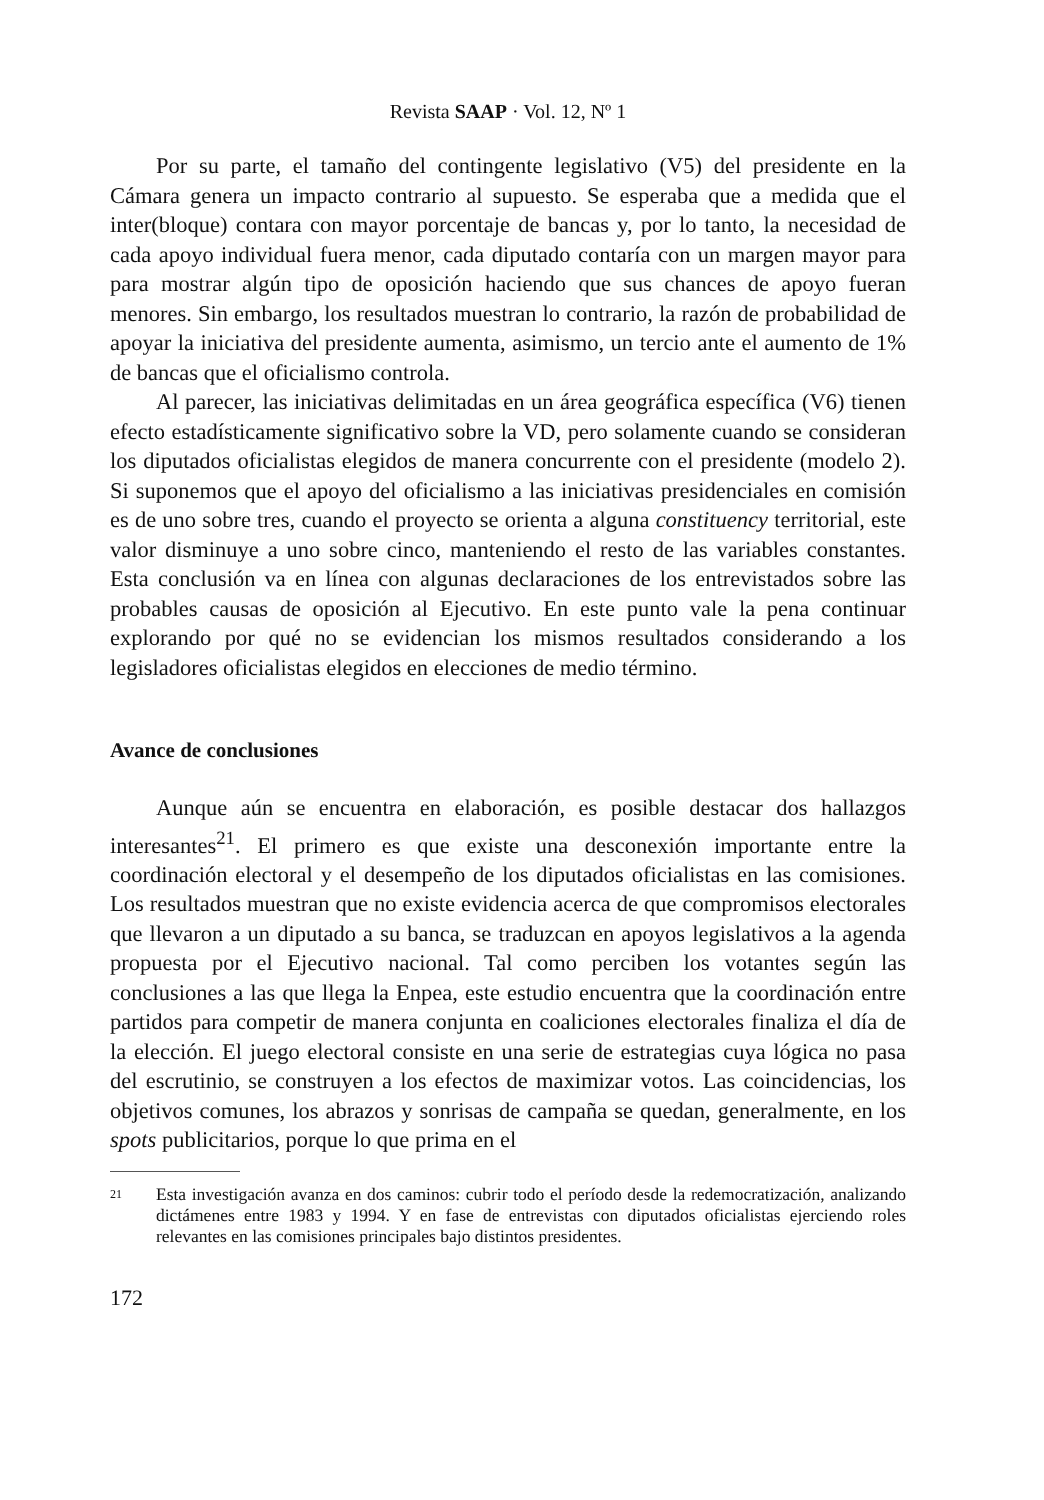Revista SAAP · Vol. 12, Nº 1
Por su parte, el tamaño del contingente legislativo (V5) del presidente en la Cámara genera un impacto contrario al supuesto. Se esperaba que a medida que el inter(bloque) contara con mayor porcentaje de bancas y, por lo tanto, la necesidad de cada apoyo individual fuera menor, cada diputado contaría con un margen mayor para para mostrar algún tipo de oposición haciendo que sus chances de apoyo fueran menores. Sin embargo, los resultados muestran lo contrario, la razón de probabilidad de apoyar la iniciativa del presidente aumenta, asimismo, un tercio ante el aumento de 1% de bancas que el oficialismo controla.
Al parecer, las iniciativas delimitadas en un área geográfica específica (V6) tienen efecto estadísticamente significativo sobre la VD, pero solamente cuando se consideran los diputados oficialistas elegidos de manera concurrente con el presidente (modelo 2). Si suponemos que el apoyo del oficialismo a las iniciativas presidenciales en comisión es de uno sobre tres, cuando el proyecto se orienta a alguna constituency territorial, este valor disminuye a uno sobre cinco, manteniendo el resto de las variables constantes. Esta conclusión va en línea con algunas declaraciones de los entrevistados sobre las probables causas de oposición al Ejecutivo. En este punto vale la pena continuar explorando por qué no se evidencian los mismos resultados considerando a los legisladores oficialistas elegidos en elecciones de medio término.
Avance de conclusiones
Aunque aún se encuentra en elaboración, es posible destacar dos hallazgos interesantes<sup>21</sup>. El primero es que existe una desconexión importante entre la coordinación electoral y el desempeño de los diputados oficialistas en las comisiones. Los resultados muestran que no existe evidencia acerca de que compromisos electorales que llevaron a un diputado a su banca, se traduzcan en apoyos legislativos a la agenda propuesta por el Ejecutivo nacional. Tal como perciben los votantes según las conclusiones a las que llega la Enpea, este estudio encuentra que la coordinación entre partidos para competir de manera conjunta en coaliciones electorales finaliza el día de la elección. El juego electoral consiste en una serie de estrategias cuya lógica no pasa del escrutinio, se construyen a los efectos de maximizar votos. Las coincidencias, los objetivos comunes, los abrazos y sonrisas de campaña se quedan, generalmente, en los spots publicitarios, porque lo que prima en el
21 Esta investigación avanza en dos caminos: cubrir todo el período desde la redemocratización, analizando dictámenes entre 1983 y 1994. Y en fase de entrevistas con diputados oficialistas ejerciendo roles relevantes en las comisiones principales bajo distintos presidentes.
172